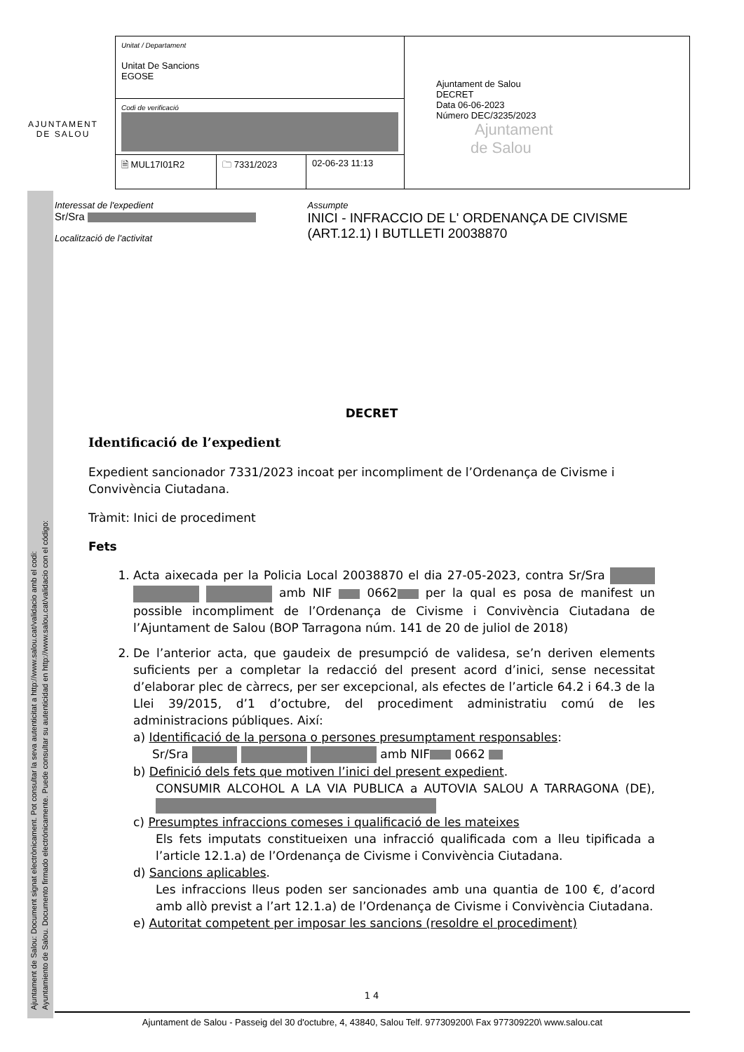Ajuntament de Salou: Document signat electrònicament. Pot consultar la seva autenticitat a http://www.salou.cat/validacio amb el codi:
Ayuntamiento de Salou. Documento firmado electrónicamente. Puede consultar su autenticidad en http://www.salou.cat/validacio con el código:
AJUNTAMENT
DE SALOU
| Unitat / Departament Unitat De Sancions EGOSE | | | Ajuntament de Salou DECRET Data 06-06-2023 Número DEC/3235/2023 Ajuntament de Salou |
| Codi de verificació | | | |
| 🗎 MUL17I01R2 | 🗀 7331/2023 | 02-06-23 11:13 | |
Interessat de l'expedient
Sr/Sra
Localització de l'activitat
Assumpte
INICI - INFRACCIO DE L' ORDENANÇA DE CIVISME (ART.12.1) I BUTLLETI 20038870
DECRET
Identificació de l’expedient
Expedient sancionador 7331/2023 incoat per incompliment de l’Ordenança de Civisme i Convivència Ciutadana.
Tràmit: Inici de procediment
Fets
1. Acta aixecada per la Policia Local 20038870 el dia 27-05-2023, contra Sr/Sra amb NIF 0662 per la qual es posa de manifest un possible incompliment de l’Ordenança de Civisme i Convivència Ciutadana de l’Ajuntament de Salou (BOP Tarragona núm. 141 de 20 de juliol de 2018)
2. De l’anterior acta, que gaudeix de presumpció de validesa, se’n deriven elements suficients per a completar la redacció del present acord d’inici, sense necessitat d’elaborar plec de càrrecs, per ser excepcional, als efectes de l’article 64.2 i 64.3 de la Llei 39/2015, d’1 d’octubre, del procediment administratiu comú de les administracions públiques. Així:
a) Identificació de la persona o persones presumptament responsables:
Sr/Sra amb NIF 0662
b) Definició dels fets que motiven l’inici del present expedient.
CONSUMIR ALCOHOL A LA VIA PUBLICA a AUTOVIA SALOU A TARRAGONA (DE),
c) Presumptes infraccions comeses i qualificació de les mateixes
Els fets imputats constitueixen una infracció qualificada com a lleu tipificada a l’article 12.1.a) de l’Ordenança de Civisme i Convivència Ciutadana.
d) Sancions aplicables.
Les infraccions lleus poden ser sancionades amb una quantia de 100 €, d’acord amb allò previst a l’art 12.1.a) de l’Ordenança de Civisme i Convivència Ciutadana.
e) Autoritat competent per imposar les sancions (resoldre el procediment)
1 4
Ajuntament de Salou - Passeig del 30 d'octubre, 4, 43840, Salou Telf. 977309200\ Fax 977309220\ www.salou.cat